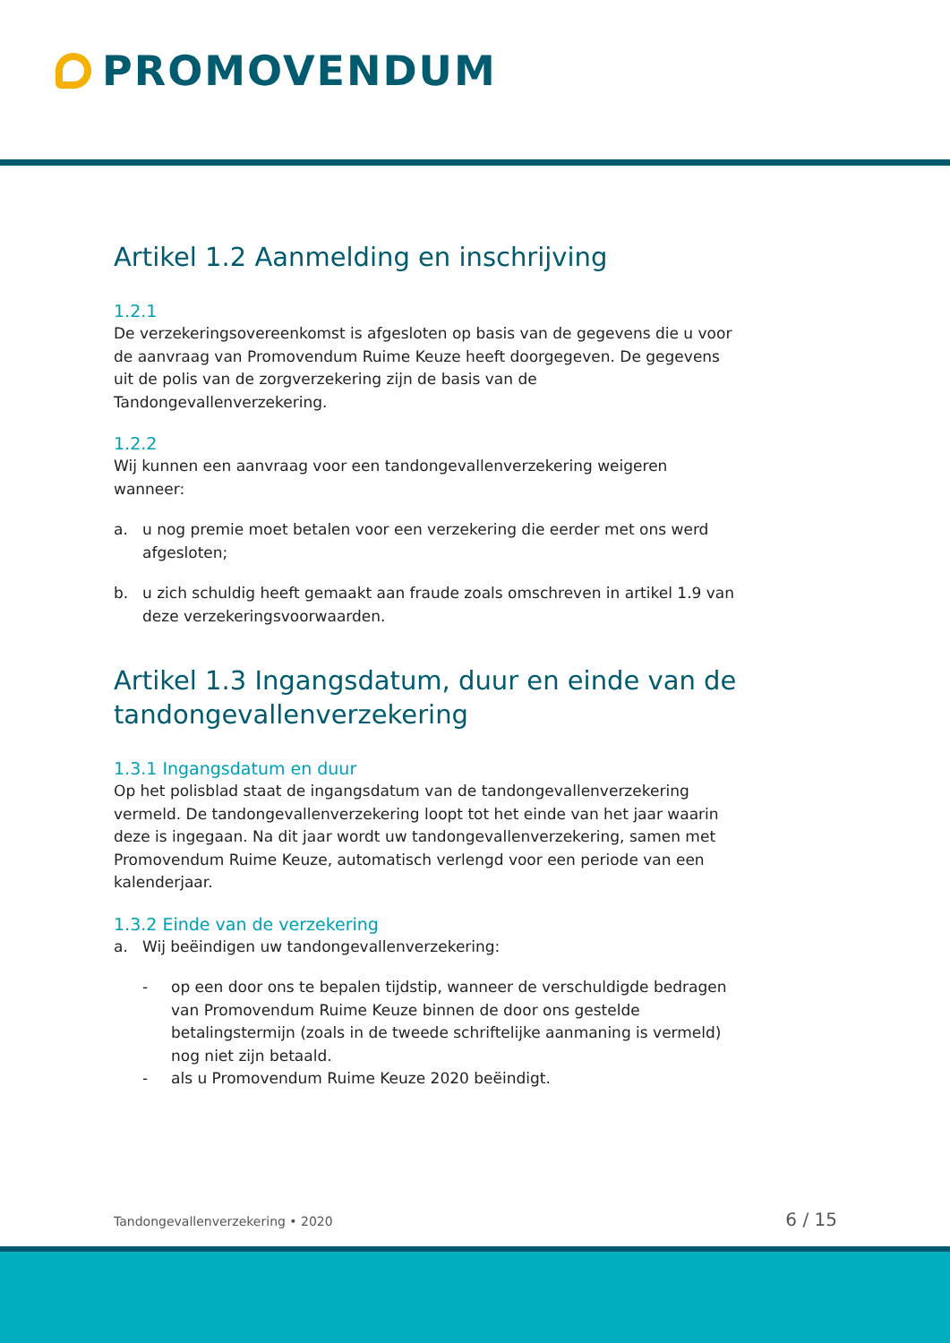PROMOVENDUM
Artikel 1.2 Aanmelding en inschrijving
1.2.1
De verzekeringsovereenkomst is afgesloten op basis van de gegevens die u voor de aanvraag van Promovendum Ruime Keuze heeft doorgegeven. De gegevens uit de polis van de zorgverzekering zijn de basis van de Tandongevallenverzekering.
1.2.2
Wij kunnen een aanvraag voor een tandongevallenverzekering weigeren wanneer:
a. u nog premie moet betalen voor een verzekering die eerder met ons werd afgesloten;
b. u zich schuldig heeft gemaakt aan fraude zoals omschreven in artikel 1.9 van deze verzekeringsvoorwaarden.
Artikel 1.3 Ingangsdatum, duur en einde van de tandongevallenverzekering
1.3.1 Ingangsdatum en duur
Op het polisblad staat de ingangsdatum van de tandongevallenverzekering vermeld. De tandongevallenverzekering loopt tot het einde van het jaar waarin deze is ingegaan. Na dit jaar wordt uw tandongevallenverzekering, samen met Promovendum Ruime Keuze, automatisch verlengd voor een periode van een kalenderjaar.
1.3.2 Einde van de verzekering
a. Wij beëindigen uw tandongevallenverzekering:
- op een door ons te bepalen tijdstip, wanneer de verschuldigde bedragen van Promovendum Ruime Keuze binnen de door ons gestelde betalingstermijn (zoals in de tweede schriftelijke aanmaning is vermeld) nog niet zijn betaald.
- als u Promovendum Ruime Keuze 2020 beëindigt.
Tandongevallenverzekering • 2020 6 / 15